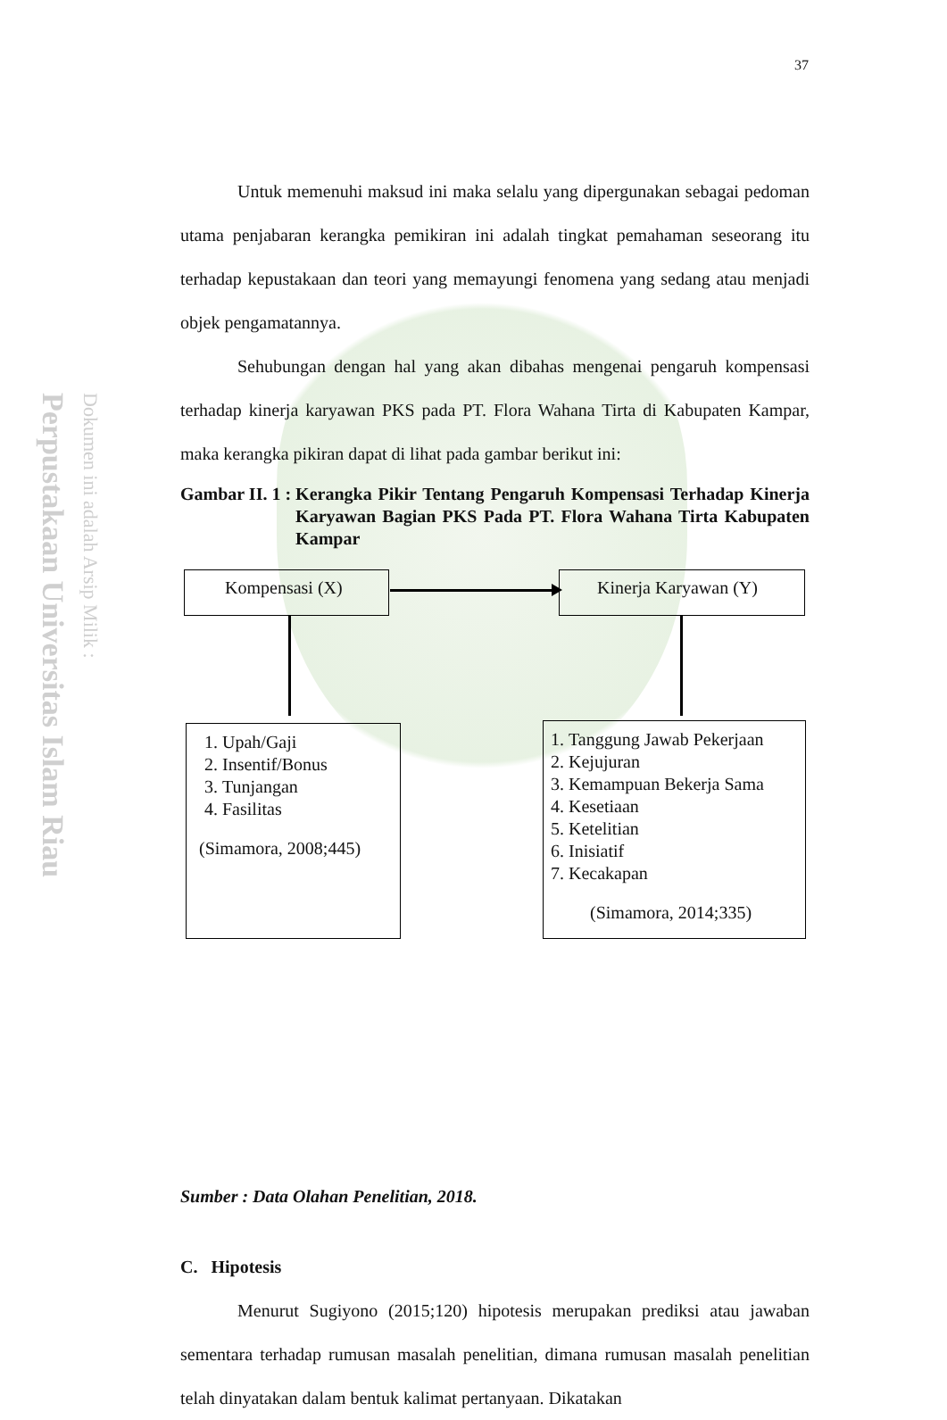Perpustakaan Universitas Islam Riau
Dokumen ini adalah Arsip Milik :
37
Untuk memenuhi maksud ini maka selalu yang dipergunakan sebagai pedoman utama penjabaran kerangka pemikiran ini adalah tingkat pemahaman seseorang itu terhadap kepustakaan dan teori yang memayungi fenomena yang sedang atau menjadi objek pengamatannya.
Sehubungan dengan hal yang akan dibahas mengenai pengaruh kompensasi terhadap kinerja karyawan PKS pada PT. Flora Wahana Tirta di Kabupaten Kampar, maka kerangka pikiran dapat di lihat pada gambar berikut ini:
Gambar II. 1 : Kerangka Pikir Tentang Pengaruh Kompensasi Terhadap Kinerja Karyawan Bagian PKS Pada PT. Flora Wahana Tirta Kabupaten Kampar
Sumber : Data Olahan Penelitian, 2018.
C. Hipotesis
Menurut Sugiyono (2015;120) hipotesis merupakan prediksi atau jawaban sementara terhadap rumusan masalah penelitian, dimana rumusan masalah penelitian telah dinyatakan dalam bentuk kalimat pertanyaan. Dikatakan
Kompensasi (X) Kinerja Karyawan (Y)
1. Upah/Gaji
2. Insentif/Bonus
3. Tunjangan
4. Fasilitas
(Simamora, 2008;445)
1. Tanggung Jawab Pekerjaan
2. Kejujuran
3. Kemampuan Bekerja Sama
4. Kesetiaan
5. Ketelitian
6. Inisiatif
7. Kecakapan
(Simamora, 2014;335)